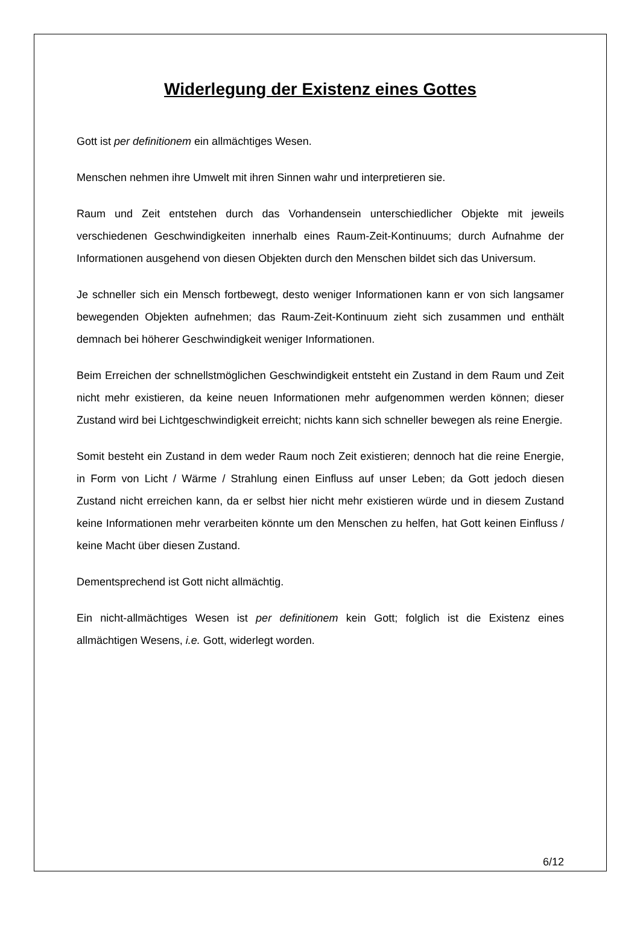Widerlegung der Existenz eines Gottes
Gott ist per definitionem ein allmächtiges Wesen.
Menschen nehmen ihre Umwelt mit ihren Sinnen wahr und interpretieren sie.
Raum und Zeit entstehen durch das Vorhandensein unterschiedlicher Objekte mit jeweils verschiedenen Geschwindigkeiten innerhalb eines Raum-Zeit-Kontinuums; durch Aufnahme der Informationen ausgehend von diesen Objekten durch den Menschen bildet sich das Universum.
Je schneller sich ein Mensch fortbewegt, desto weniger Informationen kann er von sich langsamer bewegenden Objekten aufnehmen; das Raum-Zeit-Kontinuum zieht sich zusammen und enthält demnach bei höherer Geschwindigkeit weniger Informationen.
Beim Erreichen der schnellstmöglichen Geschwindigkeit entsteht ein Zustand in dem Raum und Zeit nicht mehr existieren, da keine neuen Informationen mehr aufgenommen werden können; dieser Zustand wird bei Lichtgeschwindigkeit erreicht; nichts kann sich schneller bewegen als reine Energie.
Somit besteht ein Zustand in dem weder Raum noch Zeit existieren; dennoch hat die reine Energie, in Form von Licht / Wärme / Strahlung einen Einfluss auf unser Leben; da Gott jedoch diesen Zustand nicht erreichen kann, da er selbst hier nicht mehr existieren würde und in diesem Zustand keine Informationen mehr verarbeiten könnte um den Menschen zu helfen, hat Gott keinen Einfluss / keine Macht über diesen Zustand.
Dementsprechend ist Gott nicht allmächtig.
Ein nicht-allmächtiges Wesen ist per definitionem kein Gott; folglich ist die Existenz eines allmächtigen Wesens, i.e. Gott, widerlegt worden.
6/12